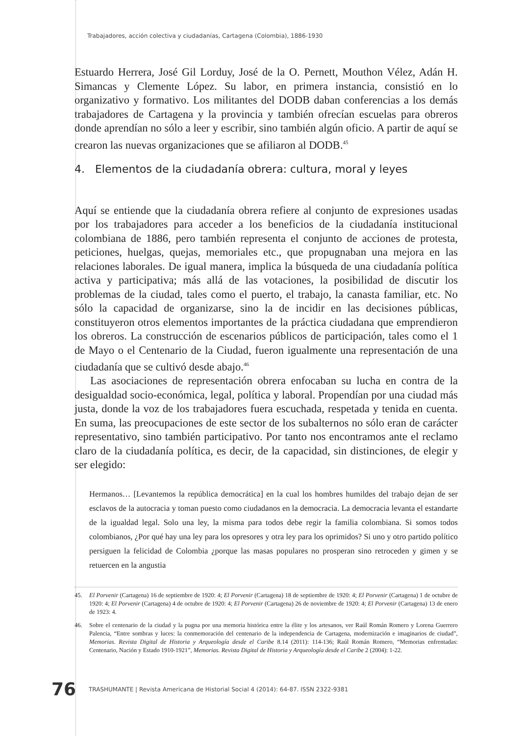Trabajadores, acción colectiva y ciudadanías, Cartagena (Colombia), 1886-1930
Estuardo Herrera, José Gil Lorduy, José de la O. Pernett, Mouthon Vélez, Adán H. Simancas y Clemente López. Su labor, en primera instancia, consistió en lo organizativo y formativo. Los militantes del DODB daban conferencias a los demás trabajadores de Cartagena y la provincia y también ofrecían escuelas para obreros donde aprendían no sólo a leer y escribir, sino también algún oficio. A partir de aquí se crearon las nuevas organizaciones que se afiliaron al DODB.<sup>45</sup>
4. Elementos de la ciudadanía obrera: cultura, moral y leyes
Aquí se entiende que la ciudadanía obrera refiere al conjunto de expresiones usadas por los trabajadores para acceder a los beneficios de la ciudadanía institucional colombiana de 1886, pero también representa el conjunto de acciones de protesta, peticiones, huelgas, quejas, memoriales etc., que propugnaban una mejora en las relaciones laborales. De igual manera, implica la búsqueda de una ciudadanía política activa y participativa; más allá de las votaciones, la posibilidad de discutir los problemas de la ciudad, tales como el puerto, el trabajo, la canasta familiar, etc. No sólo la capacidad de organizarse, sino la de incidir en las decisiones públicas, constituyeron otros elementos importantes de la práctica ciudadana que emprendieron los obreros. La construcción de escenarios públicos de participación, tales como el 1 de Mayo o el Centenario de la Ciudad, fueron igualmente una representación de una ciudadanía que se cultivó desde abajo.<sup>46</sup>
Las asociaciones de representación obrera enfocaban su lucha en contra de la desigualdad socio-económica, legal, política y laboral. Propendían por una ciudad más justa, donde la voz de los trabajadores fuera escuchada, respetada y tenida en cuenta. En suma, las preocupaciones de este sector de los subalternos no sólo eran de carácter representativo, sino también participativo. Por tanto nos encontramos ante el reclamo claro de la ciudadanía política, es decir, de la capacidad, sin distinciones, de elegir y ser elegido:
Hermanos… [Levantemos la república democrática] en la cual los hombres humildes del trabajo dejan de ser esclavos de la autocracia y toman puesto como ciudadanos en la democracia. La democracia levanta el estandarte de la igualdad legal. Solo una ley, la misma para todos debe regir la familia colombiana. Si somos todos colombianos, ¿Por qué hay una ley para los opresores y otra ley para los oprimidos? Si uno y otro partido político persiguen la felicidad de Colombia ¿porque las masas populares no prosperan sino retroceden y gimen y se retuercen en la angustia
45. El Porvenir (Cartagena) 16 de septiembre de 1920: 4; El Porvenir (Cartagena) 18 de septiembre de 1920: 4; El Porvenir (Cartagena) 1 de octubre de 1920: 4; El Porvenir (Cartagena) 4 de octubre de 1920: 4; El Porvenir (Cartagena) 26 de noviembre de 1920: 4; El Porvenir (Cartagena) 13 de enero de 1923: 4.
46. Sobre el centenario de la ciudad y la pugna por una memoria histórica entre la élite y los artesanos, ver Raúl Román Romero y Lorena Guerrero Palencia, “Entre sombras y luces: la conmemoración del centenario de la independencia de Cartagena, modernización e imaginarios de ciudad”, Memorias. Revista Digital de Historia y Arqueología desde el Caribe 8.14 (2011): 114-136; Raúl Román Romero, “Memorias enfrentadas: Centenario, Nación y Estado 1910-1921”, Memorias. Revista Digital de Historia y Arqueología desde el Caribe 2 (2004): 1-22.
76 TRASHUMANTE | Revista Americana de Historial Social 4 (2014): 64-87. ISSN 2322-9381